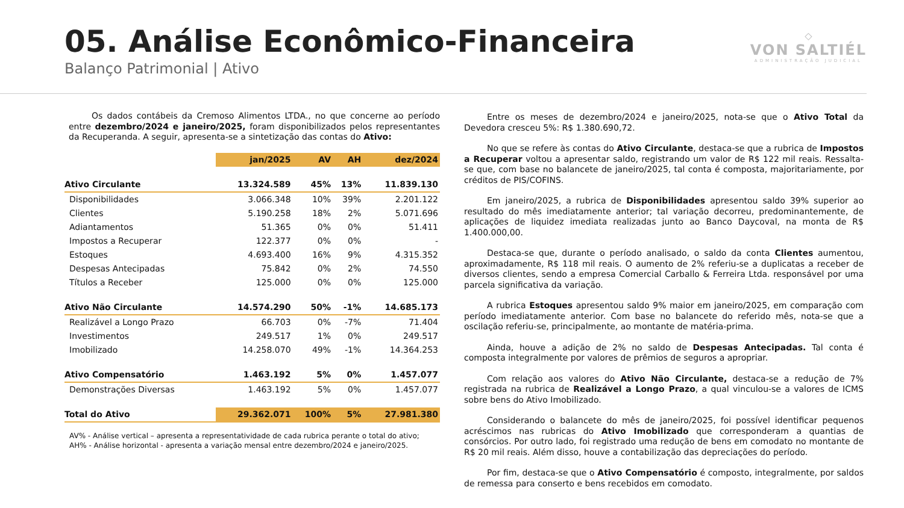05. Análise Econômico-Financeira
Balanço Patrimonial | Ativo
◇
VON SALTIÉL
ADMINISTRAÇÃO JUDICIAL
Os dados contábeis da Cremoso Alimentos LTDA., no que concerne ao período entre dezembro/2024 e janeiro/2025, foram disponibilizados pelos representantes da Recuperanda. A seguir, apresenta-se a sintetização das contas do Ativo:
| | jan/2025 | AV | AH | dez/2024 |
| Ativo Circulante | 13.324.589 | 45% | 13% | 11.839.130 |
| Disponibilidades | 3.066.348 | 10% | 39% | 2.201.122 |
| Clientes | 5.190.258 | 18% | 2% | 5.071.696 |
| Adiantamentos | 51.365 | 0% | 0% | 51.411 |
| Impostos a Recuperar | 122.377 | 0% | 0% | - |
| Estoques | 4.693.400 | 16% | 9% | 4.315.352 |
| Despesas Antecipadas | 75.842 | 0% | 2% | 74.550 |
| Títulos a Receber | 125.000 | 0% | 0% | 125.000 |
| Ativo Não Circulante | 14.574.290 | 50% | -1% | 14.685.173 |
| Realizável a Longo Prazo | 66.703 | 0% | -7% | 71.404 |
| Investimentos | 249.517 | 1% | 0% | 249.517 |
| Imobilizado | 14.258.070 | 49% | -1% | 14.364.253 |
| Ativo Compensatório | 1.463.192 | 5% | 0% | 1.457.077 |
| Demonstrações Diversas | 1.463.192 | 5% | 0% | 1.457.077 |
| Total do Ativo | 29.362.071 | 100% | 5% | 27.981.380 |
AV% - Análise vertical – apresenta a representatividade de cada rubrica perante o total do ativo;
AH% - Análise horizontal - apresenta a variação mensal entre dezembro/2024 e janeiro/2025.
Entre os meses de dezembro/2024 e janeiro/2025, nota-se que o Ativo Total da Devedora cresceu 5%: R$ 1.380.690,72.
No que se refere às contas do Ativo Circulante, destaca-se que a rubrica de Impostos a Recuperar voltou a apresentar saldo, registrando um valor de R$ 122 mil reais. Ressalta-se que, com base no balancete de janeiro/2025, tal conta é composta, majoritariamente, por créditos de PIS/COFINS.
Em janeiro/2025, a rubrica de Disponibilidades apresentou saldo 39% superior ao resultado do mês imediatamente anterior; tal variação decorreu, predominantemente, de aplicações de liquidez imediata realizadas junto ao Banco Daycoval, na monta de R$ 1.400.000,00.
Destaca-se que, durante o período analisado, o saldo da conta Clientes aumentou, aproximadamente, R$ 118 mil reais. O aumento de 2% referiu-se a duplicatas a receber de diversos clientes, sendo a empresa Comercial Carballo & Ferreira Ltda. responsável por uma parcela significativa da variação.
A rubrica Estoques apresentou saldo 9% maior em janeiro/2025, em comparação com período imediatamente anterior. Com base no balancete do referido mês, nota-se que a oscilação referiu-se, principalmente, ao montante de matéria-prima.
Ainda, houve a adição de 2% no saldo de Despesas Antecipadas. Tal conta é composta integralmente por valores de prêmios de seguros a apropriar.
Com relação aos valores do Ativo Não Circulante, destaca-se a redução de 7% registrada na rubrica de Realizável a Longo Prazo, a qual vinculou-se a valores de ICMS sobre bens do Ativo Imobilizado.
Considerando o balancete do mês de janeiro/2025, foi possível identificar pequenos acréscimos nas rubricas do Ativo Imobilizado que corresponderam a quantias de consórcios. Por outro lado, foi registrado uma redução de bens em comodato no montante de R$ 20 mil reais. Além disso, houve a contabilização das depreciações do período.
Por fim, destaca-se que o Ativo Compensatório é composto, integralmente, por saldos de remessa para conserto e bens recebidos em comodato.